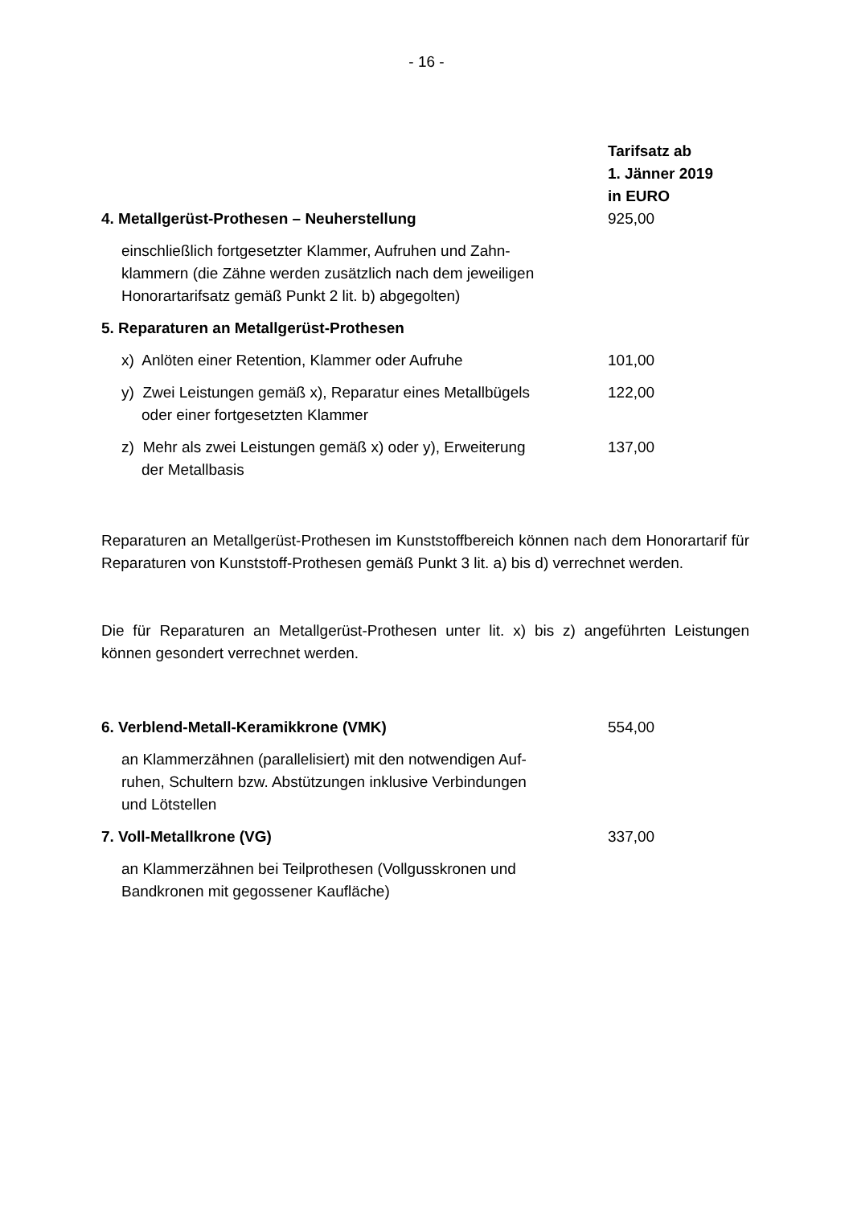- 16 -
| | Tarifsatz ab 1. Jänner 2019 in EURO |
| 4. Metallgerüst-Prothesen – Neuherstellung | 925,00 |
| einschließlich fortgesetzter Klammer, Aufruhen und Zahn- klammern (die Zähne werden zusätzlich nach dem jeweiligen Honorartarifsatz gemäß Punkt 2 lit. b) abgegolten) | |
| 5. Reparaturen an Metallgerüst-Prothesen | |
| x) Anlöten einer Retention, Klammer oder Aufruhe | 101,00 |
| y) Zwei Leistungen gemäß x), Reparatur eines Metallbügels oder einer fortgesetzten Klammer | 122,00 |
| z) Mehr als zwei Leistungen gemäß x) oder y), Erweiterung der Metallbasis | 137,00 |
Reparaturen an Metallgerüst-Prothesen im Kunststoffbereich können nach dem Honorartarif für Reparaturen von Kunststoff-Prothesen gemäß Punkt 3 lit. a) bis d) verrechnet werden.
Die für Reparaturen an Metallgerüst-Prothesen unter lit. x) bis z) angeführten Leistungen können gesondert verrechnet werden.
| 6. Verblend-Metall-Keramikkrone (VMK) | 554,00 |
| an Klammerzähnen (parallelisiert) mit den notwendigen Auf- ruhen, Schultern bzw. Abstützungen inklusive Verbindungen und Lötstellen | |
| 7. Voll-Metallkrone (VG) | 337,00 |
| an Klammerzähnen bei Teilprothesen (Vollgusskronen und Bandkronen mit gegossener Kaufläche) | |